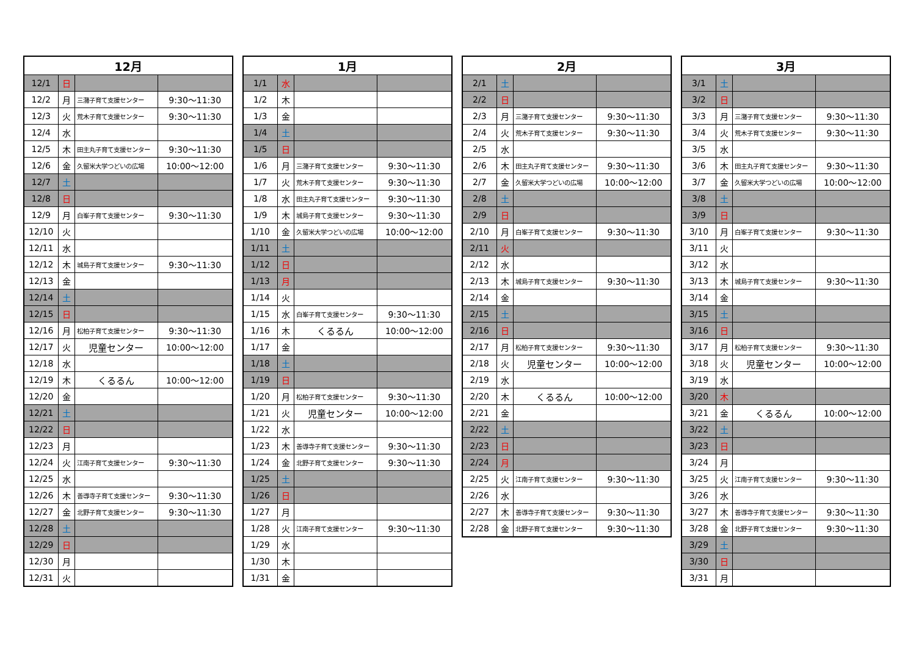| 12月 | | | |
| --- | --- | --- | --- |
| 12/1 | 日 | | |
| 12/2 | 月 | 三潴子育て支援センター | 9:30～11:30 |
| 12/3 | 火 | 荒木子育て支援センター | 9:30～11:30 |
| 12/4 | 水 | | |
| 12/5 | 木 | 田主丸子育て支援センター | 9:30～11:30 |
| 12/6 | 金 | 久留米大学つどいの広場 | 10:00～12:00 |
| 12/7 | 土 | | |
| 12/8 | 日 | | |
| 12/9 | 月 | 白峯子育て支援センター | 9:30～11:30 |
| 12/10 | 火 | | |
| 12/11 | 水 | | |
| 12/12 | 木 | 城島子育て支援センター | 9:30～11:30 |
| 12/13 | 金 | | |
| 12/14 | 土 | | |
| 12/15 | 日 | | |
| 12/16 | 月 | 松柏子育て支援センター | 9:30～11:30 |
| 12/17 | 火 | 児童センター | 10:00～12:00 |
| 12/18 | 水 | | |
| 12/19 | 木 | くるるん | 10:00～12:00 |
| 12/20 | 金 | | |
| 12/21 | 土 | | |
| 12/22 | 日 | | |
| 12/23 | 月 | | |
| 12/24 | 火 | 江南子育て支援センター | 9:30～11:30 |
| 12/25 | 水 | | |
| 12/26 | 木 | 善導寺子育て支援センター | 9:30～11:30 |
| 12/27 | 金 | 北野子育て支援センター | 9:30～11:30 |
| 12/28 | 土 | | |
| 12/29 | 日 | | |
| 12/30 | 月 | | |
| 12/31 | 火 | | |
| 1月 | | | |
| --- | --- | --- | --- |
| 1/1 | 水 | | |
| 1/2 | 木 | | |
| 1/3 | 金 | | |
| 1/4 | 土 | | |
| 1/5 | 日 | | |
| 1/6 | 月 | 三潴子育て支援センター | 9:30～11:30 |
| 1/7 | 火 | 荒木子育て支援センター | 9:30～11:30 |
| 1/8 | 水 | 田主丸子育て支援センター | 9:30～11:30 |
| 1/9 | 木 | 城島子育て支援センター | 9:30～11:30 |
| 1/10 | 金 | 久留米大学つどいの広場 | 10:00～12:00 |
| 1/11 | 土 | | |
| 1/12 | 日 | | |
| 1/13 | 月 | | |
| 1/14 | 火 | | |
| 1/15 | 水 | 白峯子育て支援センター | 9:30～11:30 |
| 1/16 | 木 | くるるん | 10:00～12:00 |
| 1/17 | 金 | | |
| 1/18 | 土 | | |
| 1/19 | 日 | | |
| 1/20 | 月 | 松柏子育て支援センター | 9:30～11:30 |
| 1/21 | 火 | 児童センター | 10:00～12:00 |
| 1/22 | 水 | | |
| 1/23 | 木 | 善導寺子育て支援センター | 9:30～11:30 |
| 1/24 | 金 | 北野子育て支援センター | 9:30～11:30 |
| 1/25 | 土 | | |
| 1/26 | 日 | | |
| 1/27 | 月 | | |
| 1/28 | 火 | 江南子育て支援センター | 9:30～11:30 |
| 1/29 | 水 | | |
| 1/30 | 木 | | |
| 1/31 | 金 | | |
| 2月 | | | |
| --- | --- | --- | --- |
| 2/1 | 土 | | |
| 2/2 | 日 | | |
| 2/3 | 月 | 三潴子育て支援センター | 9:30～11:30 |
| 2/4 | 火 | 荒木子育て支援センター | 9:30～11:30 |
| 2/5 | 水 | | |
| 2/6 | 木 | 田主丸子育て支援センター | 9:30～11:30 |
| 2/7 | 金 | 久留米大学つどいの広場 | 10:00～12:00 |
| 2/8 | 土 | | |
| 2/9 | 日 | | |
| 2/10 | 月 | 白峯子育て支援センター | 9:30～11:30 |
| 2/11 | 火 | | |
| 2/12 | 水 | | |
| 2/13 | 木 | 城島子育て支援センター | 9:30～11:30 |
| 2/14 | 金 | | |
| 2/15 | 土 | | |
| 2/16 | 日 | | |
| 2/17 | 月 | 松柏子育て支援センター | 9:30～11:30 |
| 2/18 | 火 | 児童センター | 10:00～12:00 |
| 2/19 | 水 | | |
| 2/20 | 木 | くるるん | 10:00～12:00 |
| 2/21 | 金 | | |
| 2/22 | 土 | | |
| 2/23 | 日 | | |
| 2/24 | 月 | | |
| 2/25 | 火 | 江南子育て支援センター | 9:30～11:30 |
| 2/26 | 水 | | |
| 2/27 | 木 | 善導寺子育て支援センター | 9:30～11:30 |
| 2/28 | 金 | 北野子育て支援センター | 9:30～11:30 |
| 3月 | | | |
| --- | --- | --- | --- |
| 3/1 | 土 | | |
| 3/2 | 日 | | |
| 3/3 | 月 | 三潴子育て支援センター | 9:30～11:30 |
| 3/4 | 火 | 荒木子育て支援センター | 9:30～11:30 |
| 3/5 | 水 | | |
| 3/6 | 木 | 田主丸子育て支援センター | 9:30～11:30 |
| 3/7 | 金 | 久留米大学つどいの広場 | 10:00～12:00 |
| 3/8 | 土 | | |
| 3/9 | 日 | | |
| 3/10 | 月 | 白峯子育て支援センター | 9:30～11:30 |
| 3/11 | 火 | | |
| 3/12 | 水 | | |
| 3/13 | 木 | 城島子育て支援センター | 9:30～11:30 |
| 3/14 | 金 | | |
| 3/15 | 土 | | |
| 3/16 | 日 | | |
| 3/17 | 月 | 松柏子育て支援センター | 9:30～11:30 |
| 3/18 | 火 | 児童センター | 10:00～12:00 |
| 3/19 | 水 | | |
| 3/20 | 木 | | |
| 3/21 | 金 | くるるん | 10:00～12:00 |
| 3/22 | 土 | | |
| 3/23 | 日 | | |
| 3/24 | 月 | | |
| 3/25 | 火 | 江南子育て支援センター | 9:30～11:30 |
| 3/26 | 水 | | |
| 3/27 | 木 | 善導寺子育て支援センター | 9:30～11:30 |
| 3/28 | 金 | 北野子育て支援センター | 9:30～11:30 |
| 3/29 | 土 | | |
| 3/30 | 日 | | |
| 3/31 | 月 | | |